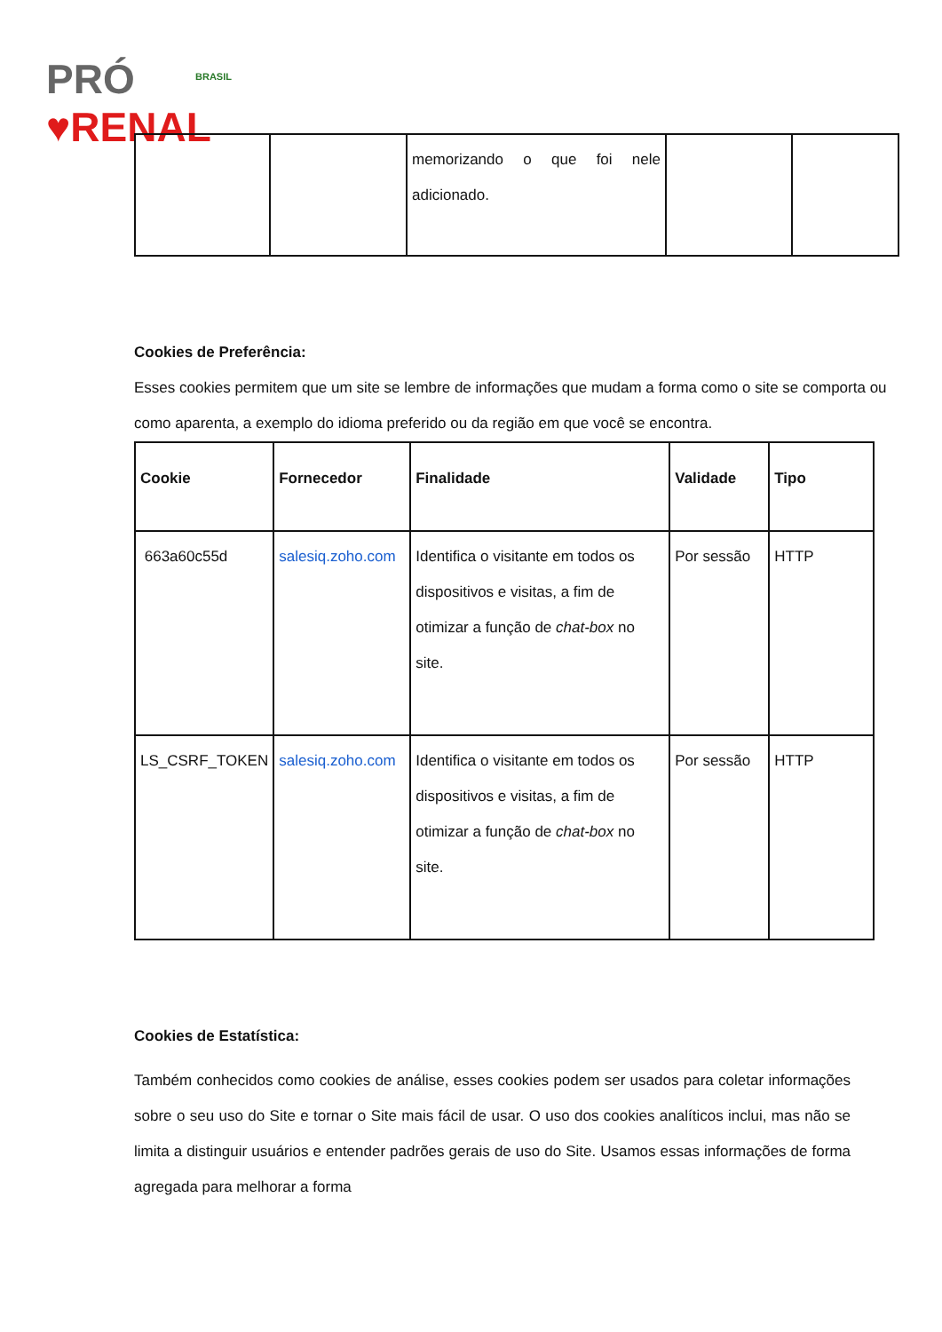PRÓ ♥RENAL BRASIL
| | | memorizando o que foi nele adicionado. | | |
Cookies de Preferência:
Esses cookies permitem que um site se lembre de informações que mudam a forma como o site se comporta ou como aparenta, a exemplo do idioma preferido ou da região em que você se encontra.
| Cookie | Fornecedor | Finalidade | Validade | Tipo |
| --- | --- | --- | --- | --- |
| 663a60c55d | salesiq.zoho.com | Identifica o visitante em todos os dispositivos e visitas, a fim de otimizar a função de chat-box no site. | Por sessão | HTTP |
| LS_CSRF_TOKEN | salesiq.zoho.com | Identifica o visitante em todos os dispositivos e visitas, a fim de otimizar a função de chat-box no site. | Por sessão | HTTP |
Cookies de Estatística:
Também conhecidos como cookies de análise, esses cookies podem ser usados para coletar informações sobre o seu uso do Site e tornar o Site mais fácil de usar. O uso dos cookies analíticos inclui, mas não se limita a distinguir usuários e entender padrões gerais de uso do Site. Usamos essas informações de forma agregada para melhorar a forma